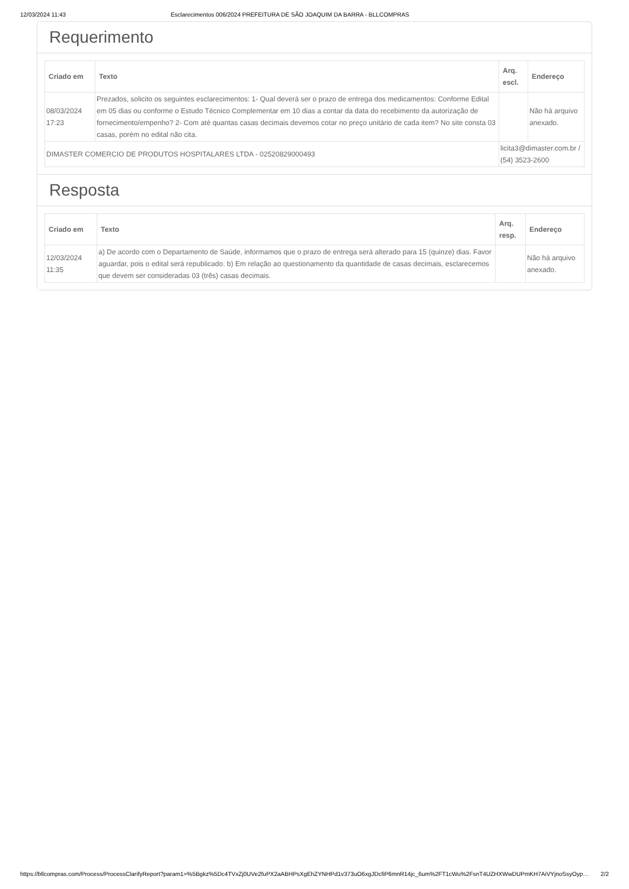12/03/2024 11:43 Esclarecimentos 006/2024 PREFEITURA DE SÃO JOAQUIM DA BARRA - BLLCOMPRAS
Requerimento
| Criado em | Texto | Arq. escl. | Endereço |
| --- | --- | --- | --- |
| 08/03/2024 17:23 | Prezados, solicito os seguintes esclarecimentos: 1- Qual deverá ser o prazo de entrega dos medicamentos: Conforme Edital em 05 dias ou conforme o Estudo Técnico Complementar em 10 dias a contar da data do recebimento da autorização de fornecimento/empenho? 2- Com até quantas casas decimais devemos cotar no preço unitário de cada item? No site consta 03 casas, porém no edital não cita. | | Não há arquivo anexado. |
| DIMASTER COMERCIO DE PRODUTOS HOSPITALARES LTDA - 02520829000493 | | licita3@dimaster.com.br / (54) 3523-2600 | |
Resposta
| Criado em | Texto | Arq. resp. | Endereço |
| --- | --- | --- | --- |
| 12/03/2024 11:35 | a) De acordo com o Departamento de Saúde, informamos que o prazo de entrega será alterado para 15 (quinze) dias. Favor aguardar, pois o edital será republicado. b) Em relação ao questionamento da quantidade de casas decimais, esclarecemos que devem ser consideradas 03 (três) casas decimais. | | Não há arquivo anexado. |
https://bllcompras.com/Process/ProcessClarifyReport?param1=%5Bgkz%5Dc4TVxZj0UVe2fuPX2aABHPsXgEhZYNHPd1v373uO6xgJDcfiP6mnR14jc_6um%2FT1cWu%2FsnT4UZHXWwDUPmKH7AiVYjnoSsyOyp… 2/2